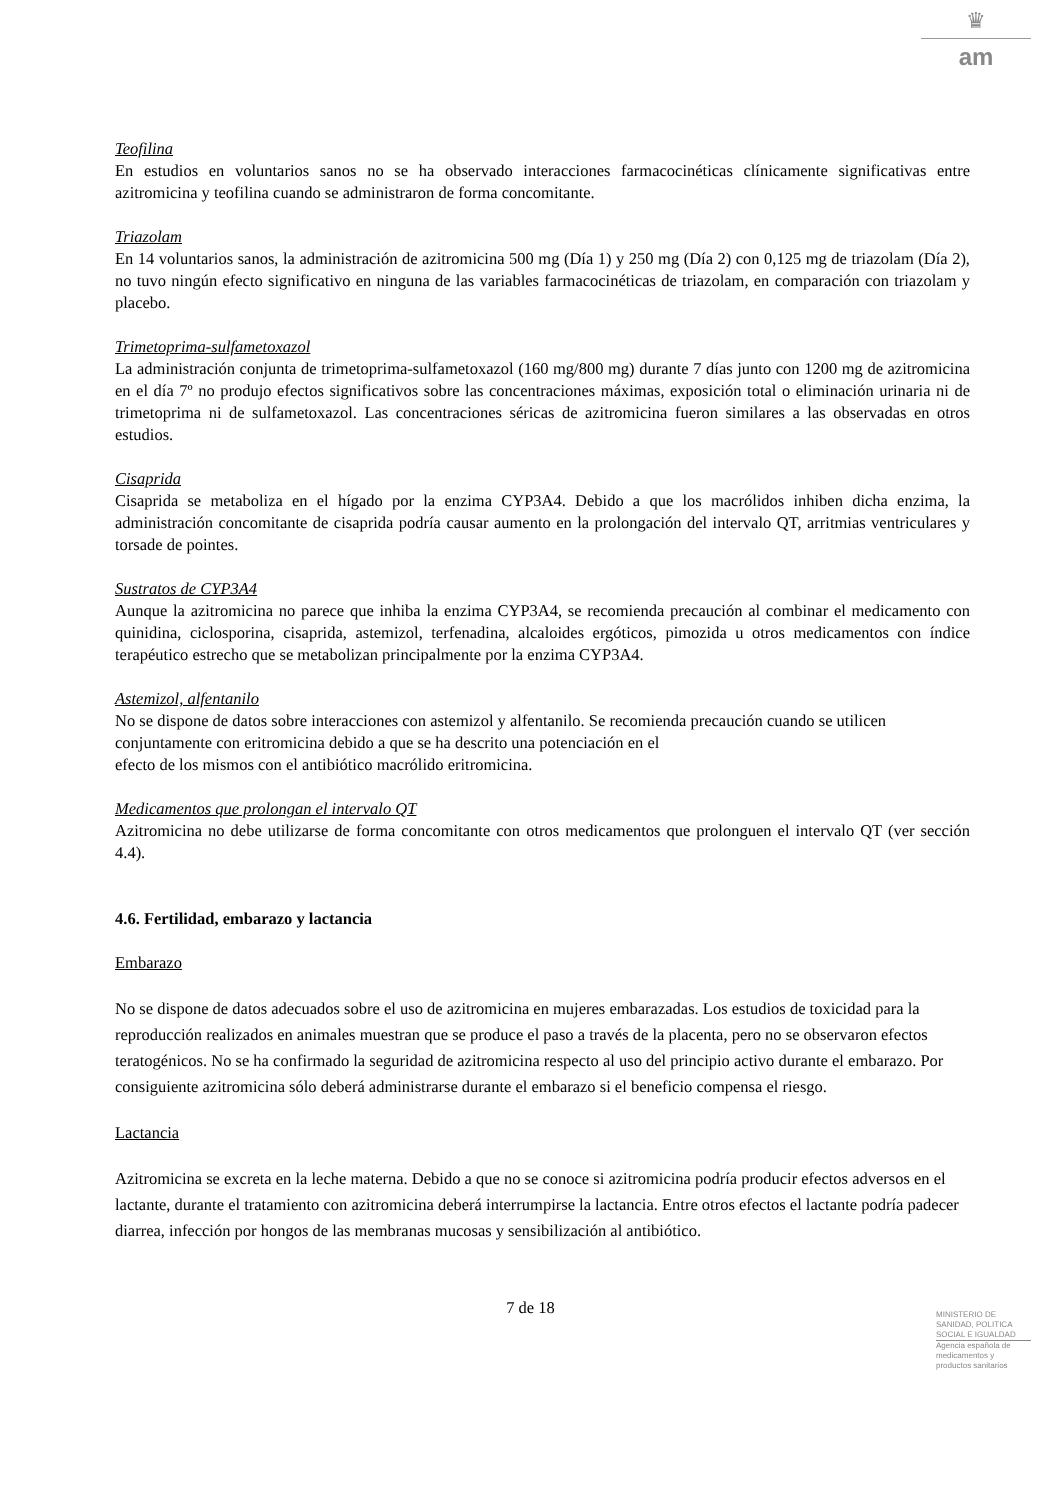♛
am
Teofilina
En estudios en voluntarios sanos no se ha observado interacciones farmacocinéticas clínicamente significativas entre azitromicina y teofilina cuando se administraron de forma concomitante.
Triazolam
En 14 voluntarios sanos, la administración de azitromicina 500 mg (Día 1) y 250 mg (Día 2) con 0,125 mg de triazolam (Día 2), no tuvo ningún efecto significativo en ninguna de las variables farmacocinéticas de triazolam, en comparación con triazolam y placebo.
Trimetoprima-sulfametoxazol
La administración conjunta de trimetoprima-sulfametoxazol (160 mg/800 mg) durante 7 días junto con 1200 mg de azitromicina en el día 7º no produjo efectos significativos sobre las concentraciones máximas, exposición total o eliminación urinaria ni de trimetoprima ni de sulfametoxazol. Las concentraciones séricas de azitromicina fueron similares a las observadas en otros estudios.
Cisaprida
Cisaprida se metaboliza en el hígado por la enzima CYP3A4. Debido a que los macrólidos inhiben dicha enzima, la administración concomitante de cisaprida podría causar aumento en la prolongación del intervalo QT, arritmias ventriculares y torsade de pointes.
Sustratos de CYP3A4
Aunque la azitromicina no parece que inhiba la enzima CYP3A4, se recomienda precaución al combinar el medicamento con quinidina, ciclosporina, cisaprida, astemizol, terfenadina, alcaloides ergóticos, pimozida u otros medicamentos con índice terapéutico estrecho que se metabolizan principalmente por la enzima CYP3A4.
Astemizol, alfentanilo
No se dispone de datos sobre interacciones con astemizol y alfentanilo. Se recomienda precaución cuando se utilicen conjuntamente con eritromicina debido a que se ha descrito una potenciación en el
efecto de los mismos con el antibiótico macrólido eritromicina.
Medicamentos que prolongan el intervalo QT
Azitromicina no debe utilizarse de forma concomitante con otros medicamentos que prolonguen el intervalo QT (ver sección 4.4).
4.6. Fertilidad, embarazo y lactancia
Embarazo
No se dispone de datos adecuados sobre el uso de azitromicina en mujeres embarazadas. Los estudios de toxicidad para la reproducción realizados en animales muestran que se produce el paso a través de la placenta, pero no se observaron efectos teratogénicos. No se ha confirmado la seguridad de azitromicina respecto al uso del principio activo durante el embarazo. Por consiguiente azitromicina sólo deberá administrarse durante el embarazo si el beneficio compensa el riesgo.
Lactancia
Azitromicina se excreta en la leche materna. Debido a que no se conoce si azitromicina podría producir efectos adversos en el lactante, durante el tratamiento con azitromicina deberá interrumpirse la lactancia. Entre otros efectos el lactante podría padecer diarrea, infección por hongos de las membranas mucosas y sensibilización al antibiótico.
7 de 18
MINISTERIO DE
SANIDAD, POLITICA
SOCIAL E IGUALDAD
Agencia española de
medicamentos y
productos sanitarios